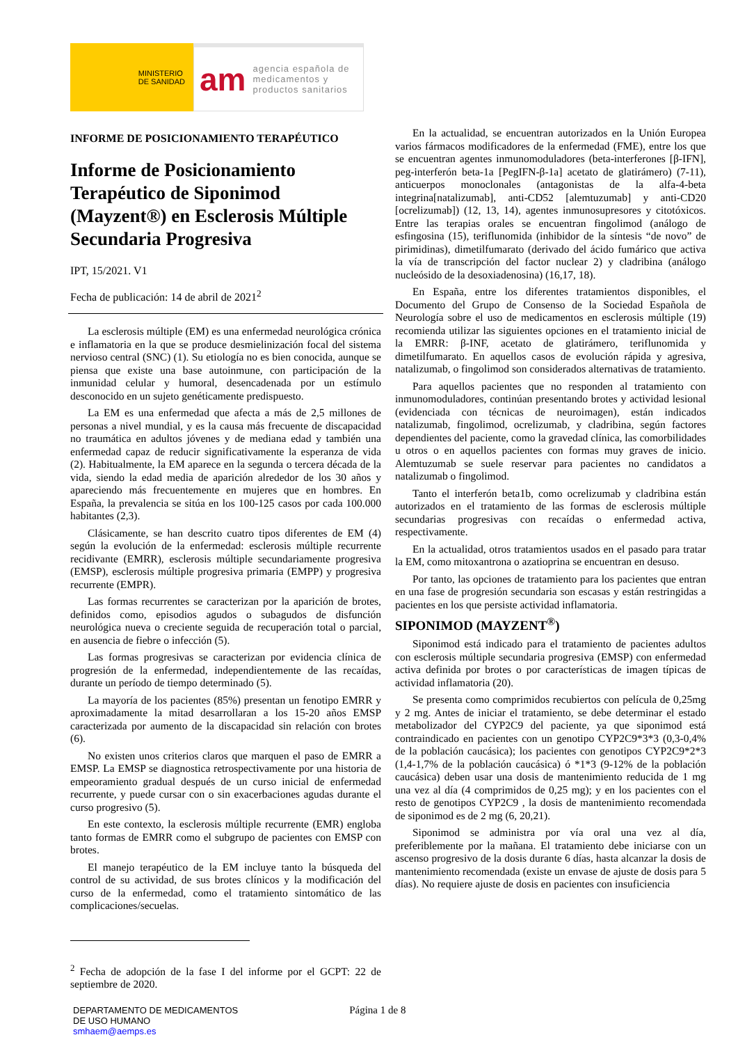MINISTERIO
DE SANIDAD
am agencia española de
medicamentos y
productos sanitarios
INFORME DE POSICIONAMIENTO TERAPÉUTICO
Informe de Posicionamiento Terapéutico de Siponimod (Mayzent®) en Esclerosis Múltiple Secundaria Progresiva
IPT, 15/2021. V1
Fecha de publicación: 14 de abril de 2021<sup>2</sup>
La esclerosis múltiple (EM) es una enfermedad neurológica crónica e inflamatoria en la que se produce desmielinización focal del sistema nervioso central (SNC) (1). Su etiología no es bien conocida, aunque se piensa que existe una base autoinmune, con participación de la inmunidad celular y humoral, desencadenada por un estímulo desconocido en un sujeto genéticamente predispuesto.
La EM es una enfermedad que afecta a más de 2,5 millones de personas a nivel mundial, y es la causa más frecuente de discapacidad no traumática en adultos jóvenes y de mediana edad y también una enfermedad capaz de reducir significativamente la esperanza de vida (2). Habitualmente, la EM aparece en la segunda o tercera década de la vida, siendo la edad media de aparición alrededor de los 30 años y apareciendo más frecuentemente en mujeres que en hombres. En España, la prevalencia se sitúa en los 100-125 casos por cada 100.000 habitantes (2,3).
Clásicamente, se han descrito cuatro tipos diferentes de EM (4) según la evolución de la enfermedad: esclerosis múltiple recurrente recidivante (EMRR), esclerosis múltiple secundariamente progresiva (EMSP), esclerosis múltiple progresiva primaria (EMPP) y progresiva recurrente (EMPR).
Las formas recurrentes se caracterizan por la aparición de brotes, definidos como, episodios agudos o subagudos de disfunción neurológica nueva o creciente seguida de recuperación total o parcial, en ausencia de fiebre o infección (5).
Las formas progresivas se caracterizan por evidencia clínica de progresión de la enfermedad, independientemente de las recaídas, durante un período de tiempo determinado (5).
La mayoría de los pacientes (85%) presentan un fenotipo EMRR y aproximadamente la mitad desarrollaran a los 15-20 años EMSP caracterizada por aumento de la discapacidad sin relación con brotes (6).
No existen unos criterios claros que marquen el paso de EMRR a EMSP. La EMSP se diagnostica retrospectivamente por una historia de empeoramiento gradual después de un curso inicial de enfermedad recurrente, y puede cursar con o sin exacerbaciones agudas durante el curso progresivo (5).
En este contexto, la esclerosis múltiple recurrente (EMR) engloba tanto formas de EMRR como el subgrupo de pacientes con EMSP con brotes.
El manejo terapéutico de la EM incluye tanto la búsqueda del control de su actividad, de sus brotes clínicos y la modificación del curso de la enfermedad, como el tratamiento sintomático de las complicaciones/secuelas.
<sup>2</sup> Fecha de adopción de la fase I del informe por el GCPT: 22 de septiembre de 2020.
En la actualidad, se encuentran autorizados en la Unión Europea varios fármacos modificadores de la enfermedad (FME), entre los que se encuentran agentes inmunomoduladores (beta-interferones [β-IFN], peg-interferón beta-1a [PegIFN-β-1a] acetato de glatirámero) (7-11), anticuerpos monoclonales (antagonistas de la alfa-4-beta integrina[natalizumab], anti-CD52 [alemtuzumab] y anti-CD20 [ocrelizumab]) (12, 13, 14), agentes inmunosupresores y citotóxicos. Entre las terapias orales se encuentran fingolimod (análogo de esfingosina (15), teriflunomida (inhibidor de la síntesis “de novo” de pirimidinas), dimetilfumarato (derivado del ácido fumárico que activa la vía de transcripción del factor nuclear 2) y cladribina (análogo nucleósido de la desoxiadenosina) (16,17, 18).
En España, entre los diferentes tratamientos disponibles, el Documento del Grupo de Consenso de la Sociedad Española de Neurología sobre el uso de medicamentos en esclerosis múltiple (19) recomienda utilizar las siguientes opciones en el tratamiento inicial de la EMRR: β-INF, acetato de glatirámero, teriflunomida y dimetilfumarato. En aquellos casos de evolución rápida y agresiva, natalizumab, o fingolimod son considerados alternativas de tratamiento.
Para aquellos pacientes que no responden al tratamiento con inmunomoduladores, continúan presentando brotes y actividad lesional (evidenciada con técnicas de neuroimagen), están indicados natalizumab, fingolimod, ocrelizumab, y cladribina, según factores dependientes del paciente, como la gravedad clínica, las comorbilidades u otros o en aquellos pacientes con formas muy graves de inicio. Alemtuzumab se suele reservar para pacientes no candidatos a natalizumab o fingolimod.
Tanto el interferón beta1b, como ocrelizumab y cladribina están autorizados en el tratamiento de las formas de esclerosis múltiple secundarias progresivas con recaídas o enfermedad activa, respectivamente.
En la actualidad, otros tratamientos usados en el pasado para tratar la EM, como mitoxantrona o azatioprina se encuentran en desuso.
Por tanto, las opciones de tratamiento para los pacientes que entran en una fase de progresión secundaria son escasas y están restringidas a pacientes en los que persiste actividad inflamatoria.
SIPONIMOD (MAYZENT<sup>®</sup>)
Siponimod está indicado para el tratamiento de pacientes adultos con esclerosis múltiple secundaria progresiva (EMSP) con enfermedad activa definida por brotes o por características de imagen típicas de actividad inflamatoria (20).
Se presenta como comprimidos recubiertos con película de 0,25mg y 2 mg. Antes de iniciar el tratamiento, se debe determinar el estado metabolizador del CYP2C9 del paciente, ya que siponimod está contraindicado en pacientes con un genotipo CYP2C9*3*3 (0,3-0,4% de la población caucásica); los pacientes con genotipos CYP2C9*2*3 (1,4-1,7% de la población caucásica) ó *1*3 (9-12% de la población caucásica) deben usar una dosis de mantenimiento reducida de 1 mg una vez al día (4 comprimidos de 0,25 mg); y en los pacientes con el resto de genotipos CYP2C9 , la dosis de mantenimiento recomendada de siponimod es de 2 mg (6, 20,21).
Siponimod se administra por vía oral una vez al día, preferiblemente por la mañana. El tratamiento debe iniciarse con un ascenso progresivo de la dosis durante 6 días, hasta alcanzar la dosis de mantenimiento recomendada (existe un envase de ajuste de dosis para 5 días). No requiere ajuste de dosis en pacientes con insuficiencia
DEPARTAMENTO DE MEDICAMENTOS
DE USO HUMANO
smhaem@aemps.es
Página 1 de 8